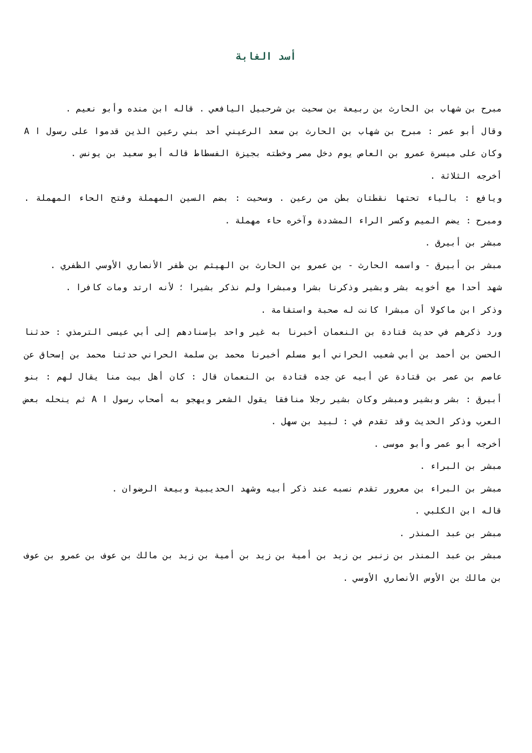أسد الغابة
مبرح بن شهاب بن الحارث بن ربيعة بن سحيت بن شرحبيل اليافعي . قاله ابن منده وأبو نعيم .
وقال أبو عمر : مبرح بن شهاب بن الحارث بن سعد الرعيني أحد بني رعين الذين قدموا على رسول ا A وكان على ميسرة عمرو بن العاص يوم دخل مصر وخطته بجيزة الفسطاط قاله أبو سعيد بن يونس .
أخرجه الثلاثة .
ويافع : بالياء تحتها نقطتان بطن من رعين . وسحيت : بضم السين المهملة وفتح الحاء المهملة . ومبرح : يضم الميم وكسر الراء المشددة وآخره حاء مهملة .
مبشر بن أبيرق .
مبشر بن أبيرق - واسمه الحارث - بن عمرو بن الحارث بن الهيثم بن ظفر الأنصاري الأوسي الظفري .
شهد أحدا مع أخويه بشر وبشير وذكرنا بشرا ومبشرا ولم نذكر بشيرا ؛ لأنه ارتد ومات كافرا .
وذكر ابن ماكولا أن مبشرا كانت له صحبة واستقامة .
ورد ذكرهم في حديث قتادة بن النعمان أخبرنا به غير واحد بإسنادهم إلى أبي عيسى الترمذي : حدثنا الحسن بن أحمد بن أبي شعيب الحراني أبو مسلم أخبرنا محمد بن سلمة الحراني حدثنا محمد بن إسحاق عن عاصم بن عمر بن قتادة عن أبيه عن جده قتادة بن النعمان قال : كان أهل بيت منا يقال لهم : بنو أبيرق : بشر وبشير ومبشر وكان بشير رجلا منافقا يقول الشعر ويهجو به أصحاب رسول ا A ثم ينحله بعض العرب وذكر الحديث وقد تقدم في : لبيد بن سهل .
أخرجه أبو عمر وأبو موسى .
مبشر بن البراء .
مبشر بن البراء بن معرور تقدم نسبه عند ذكر أبيه وشهد الحديبية وبيعة الرضوان .
قاله ابن الكلبي .
مبشر بن عبد المنذر .
مبشر بن عبد المنذر بن زنبر بن زيد بن أمية بن زيد بن أمية بن زيد بن مالك بن عوف بن عمرو بن عوف بن مالك بن الأوس الأنصاري الأوسي .